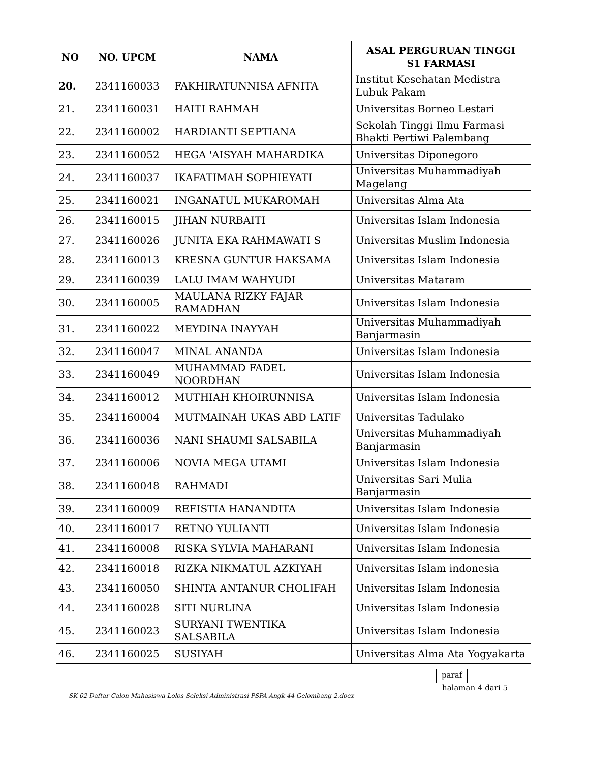| NO | NO. UPCM | NAMA | ASAL PERGURUAN TINGGI S1 FARMASI |
| --- | --- | --- | --- |
| 20. | 2341160033 | FAKHIRATUNNISA AFNITA | Institut Kesehatan Medistra Lubuk Pakam |
| 21. | 2341160031 | HAITI RAHMAH | Universitas Borneo Lestari |
| 22. | 2341160002 | HARDIANTI SEPTIANA | Sekolah Tinggi Ilmu Farmasi Bhakti Pertiwi Palembang |
| 23. | 2341160052 | HEGA 'AISYAH MAHARDIKA | Universitas Diponegoro |
| 24. | 2341160037 | IKAFATIMAH SOPHIEYATI | Universitas Muhammadiyah Magelang |
| 25. | 2341160021 | INGANATUL MUKAROMAH | Universitas Alma Ata |
| 26. | 2341160015 | JIHAN NURBAITI | Universitas Islam Indonesia |
| 27. | 2341160026 | JUNITA EKA RAHMAWATI S | Universitas Muslim Indonesia |
| 28. | 2341160013 | KRESNA GUNTUR HAKSAMA | Universitas Islam Indonesia |
| 29. | 2341160039 | LALU IMAM WAHYUDI | Universitas Mataram |
| 30. | 2341160005 | MAULANA RIZKY FAJAR RAMADHAN | Universitas Islam Indonesia |
| 31. | 2341160022 | MEYDINA INAYYAH | Universitas Muhammadiyah Banjarmasin |
| 32. | 2341160047 | MINAL ANANDA | Universitas Islam Indonesia |
| 33. | 2341160049 | MUHAMMAD FADEL NOORDHAN | Universitas Islam Indonesia |
| 34. | 2341160012 | MUTHIAH KHOIRUNNISA | Universitas Islam Indonesia |
| 35. | 2341160004 | MUTMAINAH UKAS ABD LATIF | Universitas Tadulako |
| 36. | 2341160036 | NANI SHAUMI SALSABILA | Universitas Muhammadiyah Banjarmasin |
| 37. | 2341160006 | NOVIA MEGA UTAMI | Universitas Islam Indonesia |
| 38. | 2341160048 | RAHMADI | Universitas Sari Mulia Banjarmasin |
| 39. | 2341160009 | REFISTIA HANANDITA | Universitas Islam Indonesia |
| 40. | 2341160017 | RETNO YULIANTI | Universitas Islam Indonesia |
| 41. | 2341160008 | RISKA SYLVIA MAHARANI | Universitas Islam Indonesia |
| 42. | 2341160018 | RIZKA NIKMATUL AZKIYAH | Universitas Islam indonesia |
| 43. | 2341160050 | SHINTA ANTANUR CHOLIFAH | Universitas Islam Indonesia |
| 44. | 2341160028 | SITI NURLINA | Universitas Islam Indonesia |
| 45. | 2341160023 | SURYANI TWENTIKA SALSABILA | Universitas Islam Indonesia |
| 46. | 2341160025 | SUSIYAH | Universitas Alma Ata Yogyakarta |
paraf
halaman 4 dari 5
SK 02 Daftar Calon Mahasiswa Lolos Seleksi Administrasi PSPA Angk 44 Gelombang 2.docx